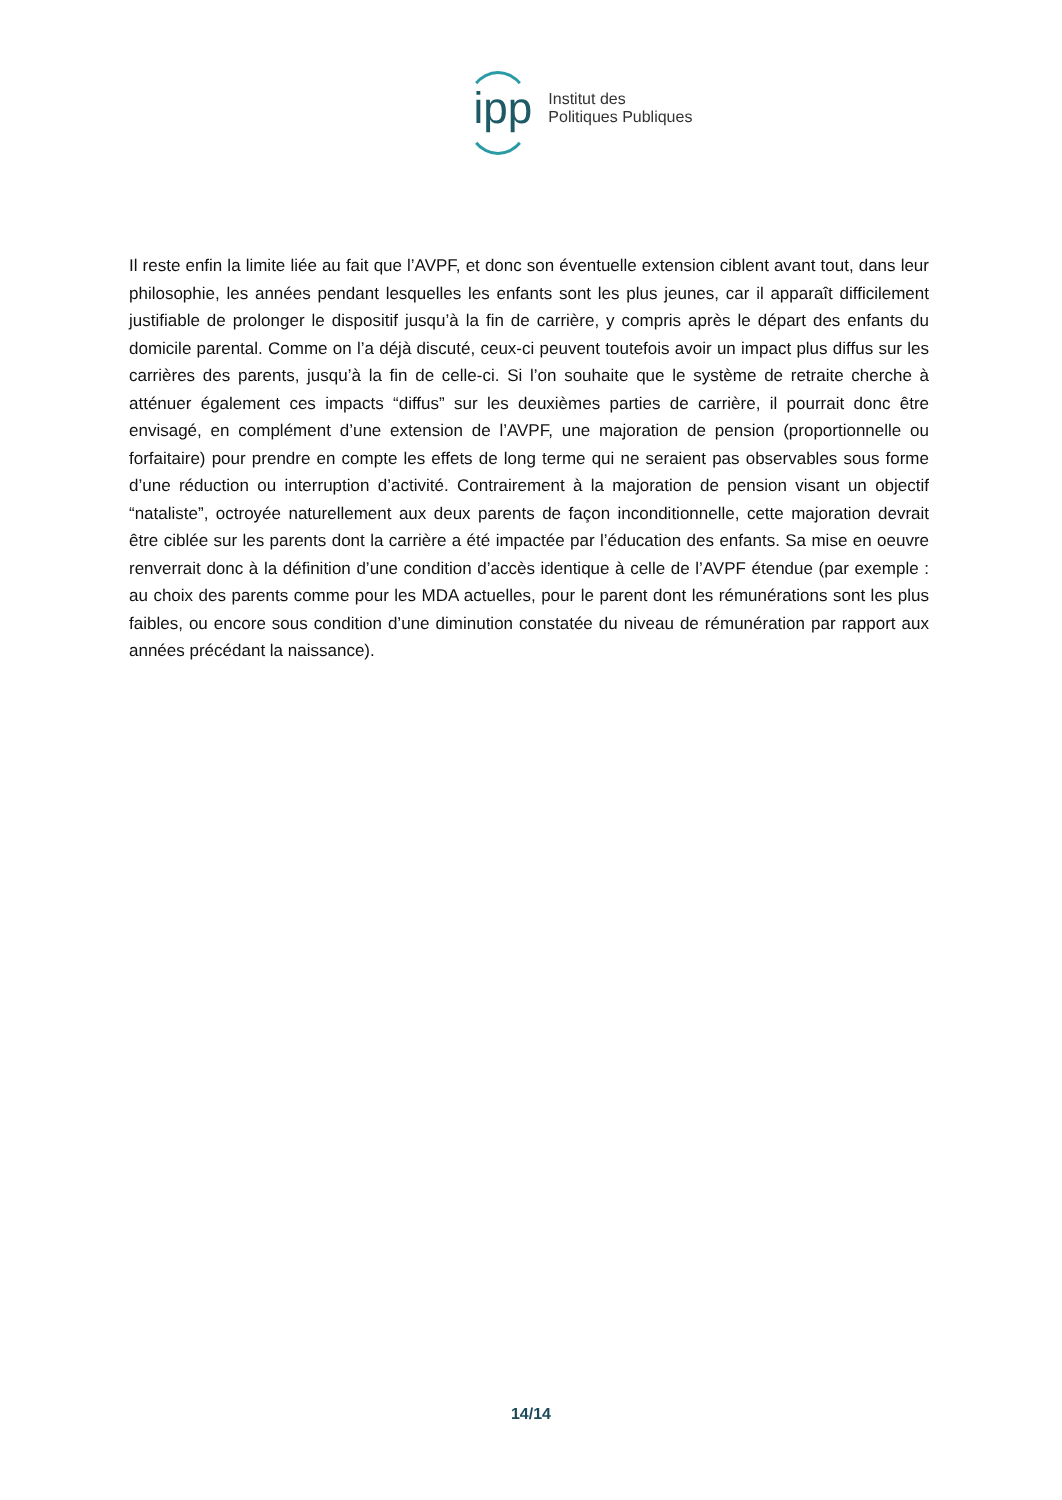ipp
Institut des
Politiques Publiques
Il reste enfin la limite liée au fait que l’AVPF, et donc son éventuelle extension ciblent avant tout, dans leur philosophie, les années pendant lesquelles les enfants sont les plus jeunes, car il apparaît difficilement justifiable de prolonger le dispositif jusqu’à la fin de carrière, y compris après le départ des enfants du domicile parental. Comme on l’a déjà discuté, ceux-ci peuvent toutefois avoir un impact plus diffus sur les carrières des parents, jusqu’à la fin de celle-ci. Si l’on souhaite que le système de retraite cherche à atténuer également ces impacts “diffus” sur les deuxièmes parties de carrière, il pourrait donc être envisagé, en complément d’une extension de l’AVPF, une majoration de pension (proportionnelle ou forfaitaire) pour prendre en compte les effets de long terme qui ne seraient pas observables sous forme d’une réduction ou interruption d’activité. Contrairement à la majoration de pension visant un objectif “nataliste”, octroyée naturellement aux deux parents de façon inconditionnelle, cette majoration devrait être ciblée sur les parents dont la carrière a été impactée par l’éducation des enfants. Sa mise en oeuvre renverrait donc à la définition d’une condition d’accès identique à celle de l’AVPF étendue (par exemple : au choix des parents comme pour les MDA actuelles, pour le parent dont les rémunérations sont les plus faibles, ou encore sous condition d’une diminution constatée du niveau de rémunération par rapport aux années précédant la naissance).
14/14